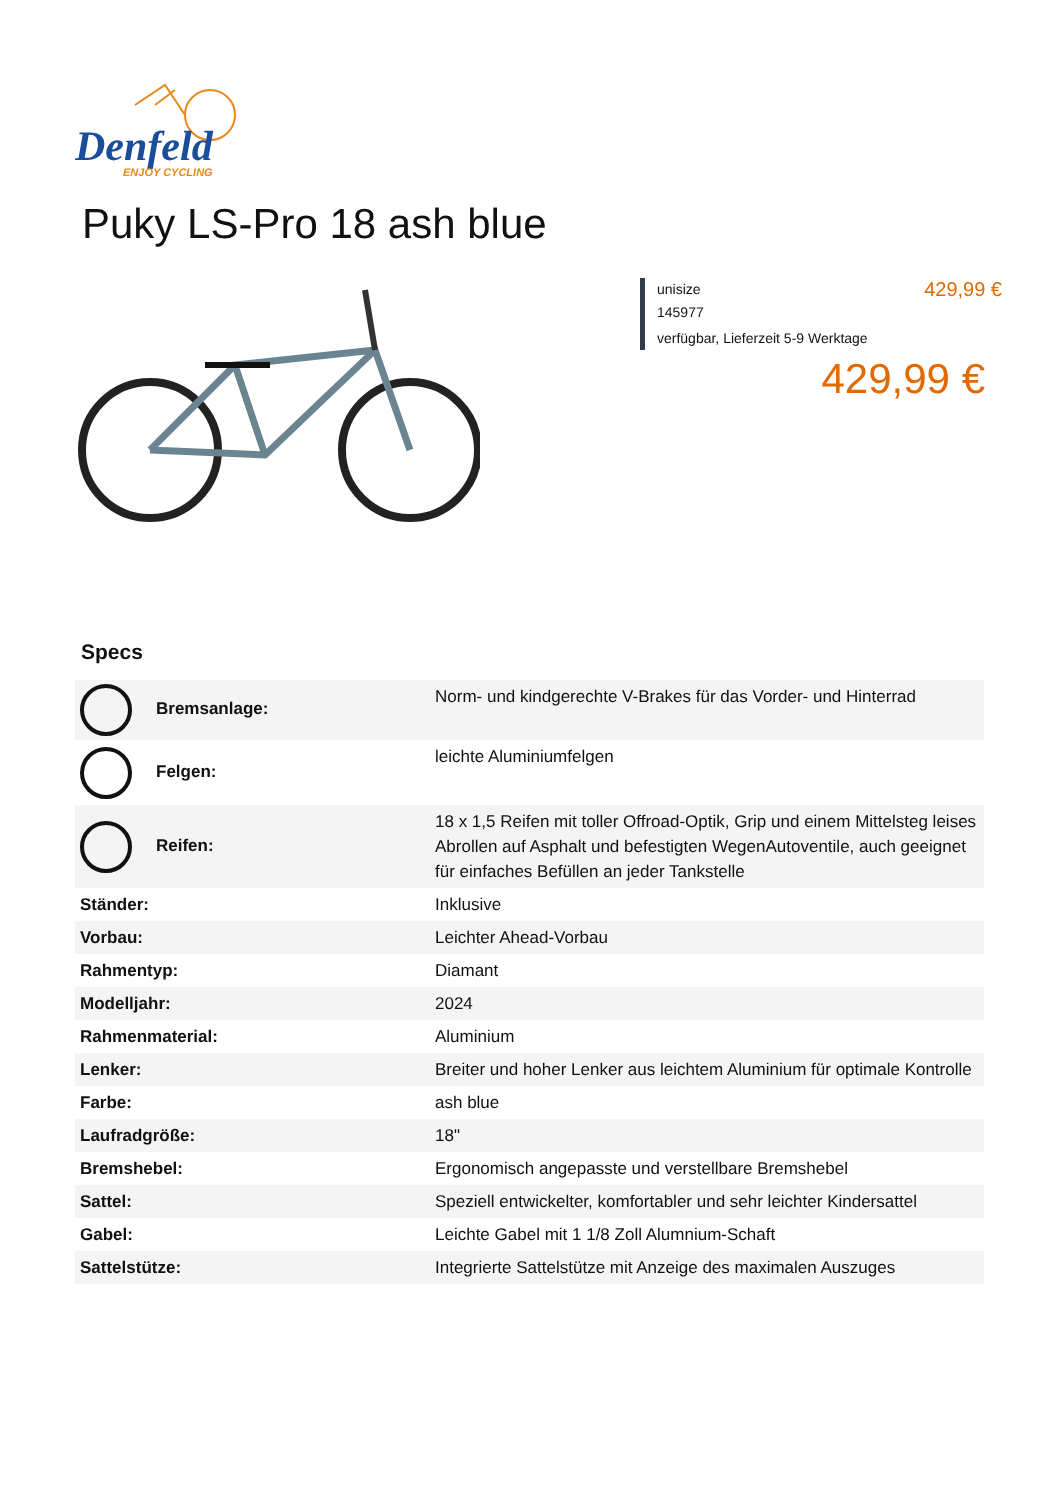Denfeld
ENJOY CYCLING
Puky LS-Pro 18 ash blue
unisize
145977
verfügbar, Lieferzeit 5-9 Werktage
429,99 €
429,99 €
Specs
| Bremsanlage: | Norm- und kindgerechte V-Brakes für das Vorder- und Hinterrad |
| Felgen: | leichte Aluminiumfelgen |
| Reifen: | 18 x 1,5 Reifen mit toller Offroad-Optik, Grip und einem Mittelsteg leises Abrollen auf Asphalt und befestigten WegenAutoventile, auch geeignet für einfaches Befüllen an jeder Tankstelle |
| Ständer: | Inklusive |
| Vorbau: | Leichter Ahead-Vorbau |
| Rahmentyp: | Diamant |
| Modelljahr: | 2024 |
| Rahmenmaterial: | Aluminium |
| Lenker: | Breiter und hoher Lenker aus leichtem Aluminium für optimale Kontrolle |
| Farbe: | ash blue |
| Laufradgröße: | 18" |
| Bremshebel: | Ergonomisch angepasste und verstellbare Bremshebel |
| Sattel: | Speziell entwickelter, komfortabler und sehr leichter Kindersattel |
| Gabel: | Leichte Gabel mit 1 1/8 Zoll Alumnium-Schaft |
| Sattelstütze: | Integrierte Sattelstütze mit Anzeige des maximalen Auszuges |